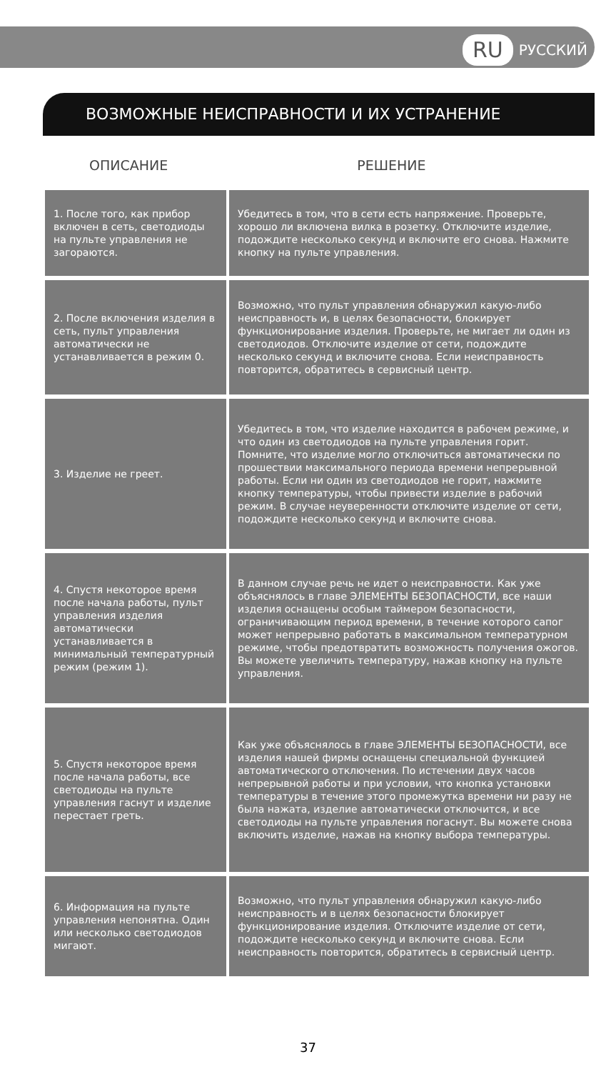RU РУССКИЙ
ВОЗМОЖНЫЕ НЕИСПРАВНОСТИ И ИХ УСТРАНЕНИЕ
ОПИСАНИЕ РЕШЕНИЕ
| 1. После того, как прибор включен в сеть, светодиоды на пульте управления не загораются. | Убедитесь в том, что в сети есть напряжение. Проверьте, хорошо ли включена вилка в розетку. Отключите изделие, подождите несколько секунд и включите его снова. Нажмите кнопку на пульте управления. |
| 2. После включения изделия в сеть, пульт управления автоматически не устанавливается в режим 0. | Возможно, что пульт управления обнаружил какую-либо неисправность и, в целях безопасности, блокирует функционирование изделия. Проверьте, не мигает ли один из светодиодов. Отключите изделие от сети, подождите несколько секунд и включите снова. Если неисправность повторится, обратитесь в сервисный центр. |
| 3. Изделие не греет. | Убедитесь в том, что изделие находится в рабочем режиме, и что один из светодиодов на пульте управления горит. Помните, что изделие могло отключиться автоматически по прошествии максимального периода времени непрерывной работы. Если ни один из светодиодов не горит, нажмите кнопку температуры, чтобы привести изделие в рабочий режим. В случае неуверенности отключите изделие от сети, подождите несколько секунд и включите снова. |
| 4. Спустя некоторое время после начала работы, пульт управления изделия автоматически устанавливается в минимальный температурный режим (режим 1). | В данном случае речь не идет о неисправности. Как уже объяснялось в главе ЭЛЕМЕНТЫ БЕЗОПАСНОСТИ, все наши изделия оснащены особым таймером безопасности, ограничивающим период времени, в течение которого сапог может непрерывно работать в максимальном температурном режиме, чтобы предотвратить возможность получения ожогов. Вы можете увеличить температуру, нажав кнопку на пульте управления. |
| 5. Спустя некоторое время после начала работы, все светодиоды на пульте управления гаснут и изделие перестает греть. | Как уже объяснялось в главе ЭЛЕМЕНТЫ БЕЗОПАСНОСТИ, все изделия нашей фирмы оснащены специальной функцией автоматического отключения. По истечении двух часов непрерывной работы и при условии, что кнопка установки температуры в течение этого промежутка времени ни разу не была нажата, изделие автоматически отключится, и все светодиоды на пульте управления погаснут. Вы можете снова включить изделие, нажав на кнопку выбора температуры. |
| 6. Информация на пульте управления непонятна. Один или несколько светодиодов мигают. | Возможно, что пульт управления обнаружил какую-либо неисправность и в целях безопасности блокирует функционирование изделия. Отключите изделие от сети, подождите несколько секунд и включите снова. Если неисправность повторится, обратитесь в сервисный центр. |
37